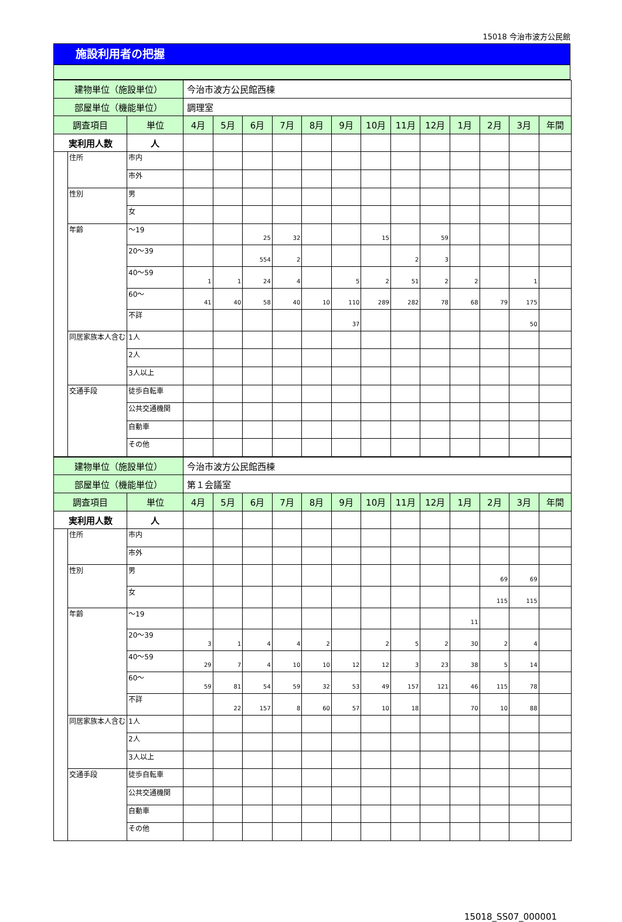15018 今治市波方公民館
施設利用者の把握
| 建物単位（施設単位） | | | 今治市波方公民館西棟 | | | | | | | | | | | | |
| 部屋単位（機能単位） | | | 調理室 | | | | | | | | | | | | |
| 調査項目 | | 単位 | 4月 | 5月 | 6月 | 7月 | 8月 | 9月 | 10月 | 11月 | 12月 | 1月 | 2月 | 3月 | 年間 |
| 実利用人数 | | 人 | | | | | | | | | | | | | |
| | 住所 | 市内 | | | | | | | | | | | | | |
| | | 市外 | | | | | | | | | | | | | |
| | 性別 | 男 | | | | | | | | | | | | | |
| | | 女 | | | | | | | | | | | | | |
| | 年齢 | ～19 | | | 25 | 32 | | | 15 | | 59 | | | | |
| | | 20～39 | | | 554 | 2 | | | | 2 | 3 | | | | |
| | | 40～59 | 1 | 1 | 24 | 4 | | 5 | 2 | 51 | 2 | 2 | | 1 | |
| | | 60～ | 41 | 40 | 58 | 40 | 10 | 110 | 289 | 282 | 78 | 68 | 79 | 175 | |
| | | 不詳 | | | | | | 37 | | | | | | 50 | |
| | 同居家族本人含む | 1人 | | | | | | | | | | | | | |
| | | 2人 | | | | | | | | | | | | | |
| | | 3人以上 | | | | | | | | | | | | | |
| | 交通手段 | 徒歩自転車 | | | | | | | | | | | | | |
| | | 公共交通機関 | | | | | | | | | | | | | |
| | | 自動車 | | | | | | | | | | | | | |
| | | その他 | | | | | | | | | | | | | |
| 建物単位（施設単位） | | | 今治市波方公民館西棟 | | | | | | | | | | | | |
| 部屋単位（機能単位） | | | 第１会議室 | | | | | | | | | | | | |
| 調査項目 | | 単位 | 4月 | 5月 | 6月 | 7月 | 8月 | 9月 | 10月 | 11月 | 12月 | 1月 | 2月 | 3月 | 年間 |
| 実利用人数 | | 人 | | | | | | | | | | | | | |
| | 住所 | 市内 | | | | | | | | | | | | | |
| | | 市外 | | | | | | | | | | | | | |
| | 性別 | 男 | | | | | | | | | | | 69 | 69 | |
| | | 女 | | | | | | | | | | | 115 | 115 | |
| | 年齢 | ～19 | | | | | | | | | | 11 | | | |
| | | 20～39 | 3 | 1 | 4 | 4 | 2 | | 2 | 5 | 2 | 30 | 2 | 4 | |
| | | 40～59 | 29 | 7 | 4 | 10 | 10 | 12 | 12 | 3 | 23 | 38 | 5 | 14 | |
| | | 60～ | 59 | 81 | 54 | 59 | 32 | 53 | 49 | 157 | 121 | 46 | 115 | 78 | |
| | | 不詳 | | 22 | 157 | 8 | 60 | 57 | 10 | 18 | | 70 | 10 | 88 | |
| | 同居家族本人含む | 1人 | | | | | | | | | | | | | |
| | | 2人 | | | | | | | | | | | | | |
| | | 3人以上 | | | | | | | | | | | | | |
| | 交通手段 | 徒歩自転車 | | | | | | | | | | | | | |
| | | 公共交通機関 | | | | | | | | | | | | | |
| | | 自動車 | | | | | | | | | | | | | |
| | | その他 | | | | | | | | | | | | | |
15018_SS07_000001